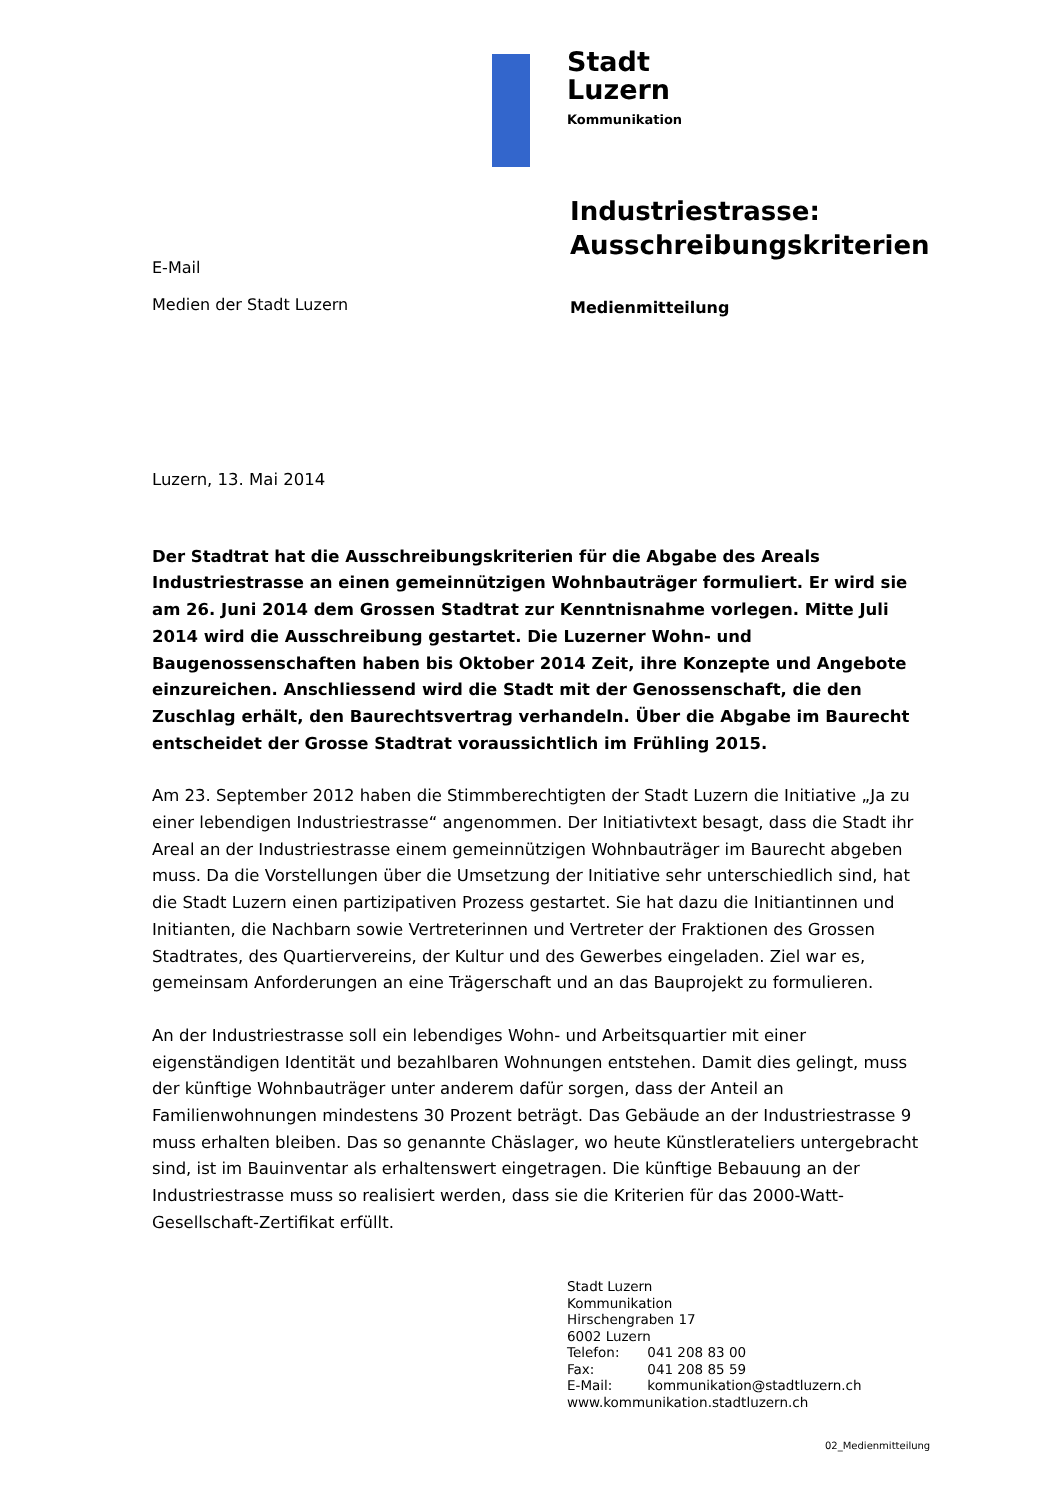Stadt
Luzern
Kommunikation
Industriestrasse:
Ausschreibungskriterien
E-Mail
Medien der Stadt Luzern
Medienmitteilung
Luzern, 13. Mai 2014
Der Stadtrat hat die Ausschreibungskriterien für die Abgabe des Areals Industriestrasse an einen gemeinnützigen Wohnbauträger formuliert. Er wird sie am 26. Juni 2014 dem Grossen Stadtrat zur Kenntnisnahme vorlegen. Mitte Juli 2014 wird die Ausschreibung gestartet. Die Luzerner Wohn- und Baugenossenschaften haben bis Oktober 2014 Zeit, ihre Konzepte und Angebote einzureichen. Anschliessend wird die Stadt mit der Genossenschaft, die den Zuschlag erhält, den Baurechtsvertrag verhandeln. Über die Abgabe im Baurecht entscheidet der Grosse Stadtrat voraussichtlich im Frühling 2015.
Am 23. September 2012 haben die Stimmberechtigten der Stadt Luzern die Initiative „Ja zu einer lebendigen Industriestrasse“ angenommen. Der Initiativtext besagt, dass die Stadt ihr Areal an der Industriestrasse einem gemeinnützigen Wohnbauträger im Baurecht abgeben muss. Da die Vorstellungen über die Umsetzung der Initiative sehr unterschiedlich sind, hat die Stadt Luzern einen partizipativen Prozess gestartet. Sie hat dazu die Initiantinnen und Initianten, die Nachbarn sowie Vertreterinnen und Vertreter der Fraktionen des Grossen Stadtrates, des Quartiervereins, der Kultur und des Gewerbes eingeladen. Ziel war es, gemeinsam Anforderungen an eine Trägerschaft und an das Bauprojekt zu formulieren.
An der Industriestrasse soll ein lebendiges Wohn- und Arbeitsquartier mit einer eigenständigen Identität und bezahlbaren Wohnungen entstehen. Damit dies gelingt, muss der künftige Wohnbauträger unter anderem dafür sorgen, dass der Anteil an Familienwohnungen mindestens 30 Prozent beträgt. Das Gebäude an der Industriestrasse 9 muss erhalten bleiben. Das so genannte Chäslager, wo heute Künstlerateliers untergebracht sind, ist im Bauinventar als erhaltenswert eingetragen. Die künftige Bebauung an der Industriestrasse muss so realisiert werden, dass sie die Kriterien für das 2000-Watt-Gesellschaft-Zertifikat erfüllt.
Stadt Luzern
Kommunikation
Hirschengraben 17
6002 Luzern
Telefon: 041 208 83 00
Fax: 041 208 85 59
E-Mail: kommunikation@stadtluzern.ch
www.kommunikation.stadtluzern.ch
02_Medienmitteilung